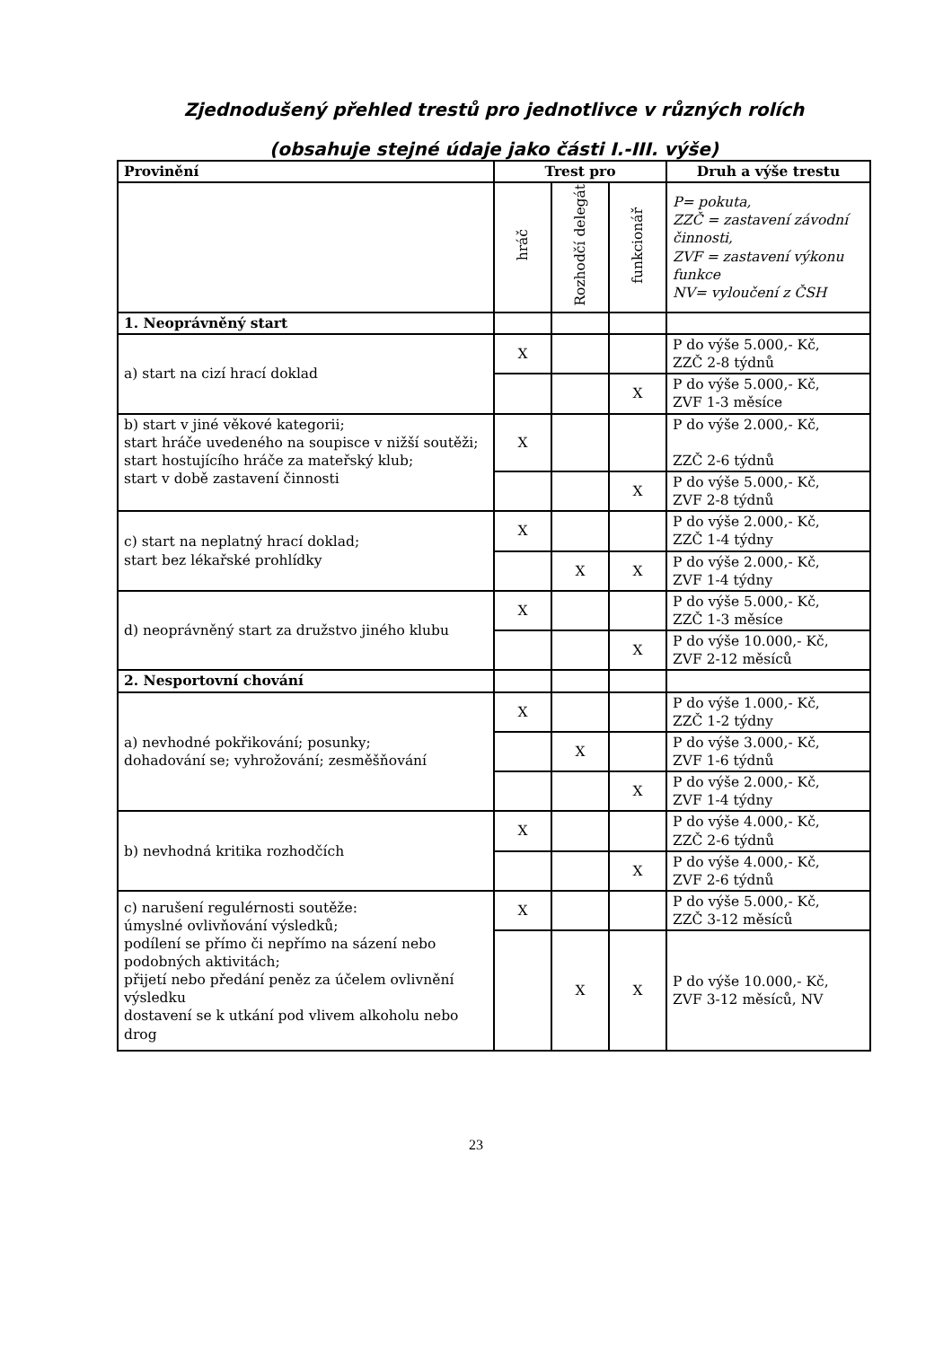Zjednodušený přehled trestů pro jednotlivce v různých rolích
(obsahuje stejné údaje jako části I.-III. výše)
| Provinění | Trest pro | | | Druh a výše trestu |
| --- | --- | --- | --- | --- |
| | hráč | Rozhodčí delegát | funkcionář | P= pokuta, ZZČ = zastavení závodní činnosti, ZVF = zastavení výkonu funkce NV= vyloučení z ČSH |
| 1. Neoprávněný start | | | | |
| a) start na cizí hrací doklad | X | | | P do výše 5.000,- Kč, ZZČ 2-8 týdnů |
| | | | X | P do výše 5.000,- Kč, ZVF 1-3 měsíce |
| b) start v jiné věkové kategorii; start hráče uvedeného na soupisce v nižší soutěži; start hostujícího hráče za mateřský klub; start v době zastavení činnosti | X | | | P do výše 2.000,- Kč, ZZČ 2-6 týdnů |
| | | | X | P do výše 5.000,- Kč, ZVF 2-8 týdnů |
| c) start na neplatný hrací doklad; start bez lékařské prohlídky | X | | | P do výše 2.000,- Kč, ZZČ 1-4 týdny |
| | | X | X | P do výše 2.000,- Kč, ZVF 1-4 týdny |
| d) neoprávněný start za družstvo jiného klubu | X | | | P do výše 5.000,- Kč, ZZČ 1-3 měsíce |
| | | | X | P do výše 10.000,- Kč, ZVF 2-12 měsíců |
| 2. Nesportovní chování | | | | |
| a) nevhodné pokřikování; posunky; dohadování se; vyhrožování; zesměšňování | X | | | P do výše 1.000,- Kč, ZZČ 1-2 týdny |
| | | X | | P do výše 3.000,- Kč, ZVF 1-6 týdnů |
| | | | X | P do výše 2.000,- Kč, ZVF 1-4 týdny |
| b) nevhodná kritika rozhodčích | X | | | P do výše 4.000,- Kč, ZZČ 2-6 týdnů |
| | | | X | P do výše 4.000,- Kč, ZVF 2-6 týdnů |
| c) narušení regulérnosti soutěže: úmyslné ovlivňování výsledků; podílení se přímo či nepřímo na sázení nebo podobných aktivitách; přijetí nebo předání peněz za účelem ovlivnění výsledku dostavení se k utkání pod vlivem alkoholu nebo drog | X | | | P do výše 5.000,- Kč, ZZČ 3-12 měsíců |
| | | X | X | P do výše 10.000,- Kč, ZVF 3-12 měsíců, NV |
23